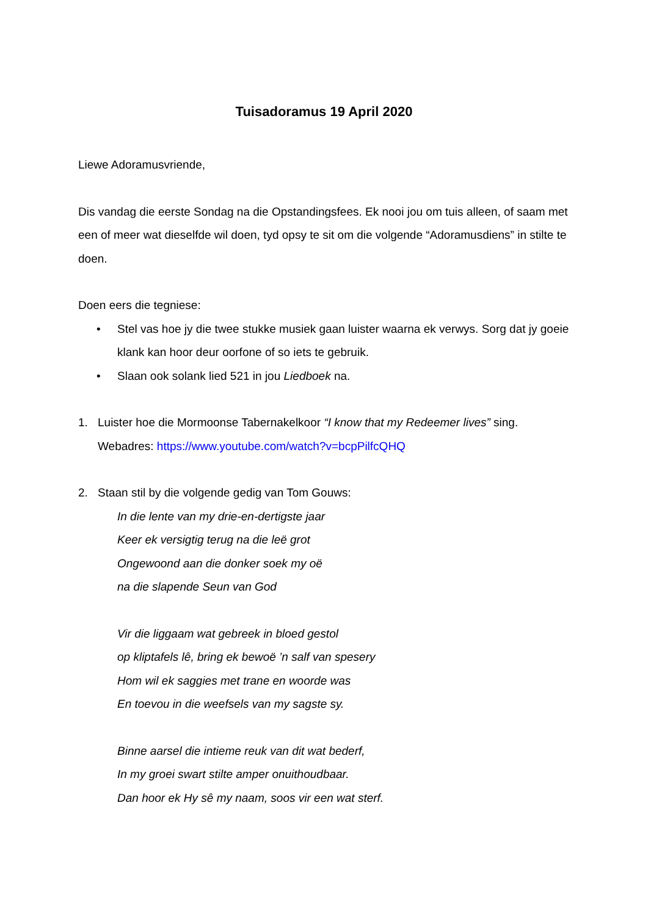Tuisadoramus 19 April 2020
Liewe Adoramusvriende,
Dis vandag die eerste Sondag na die Opstandingsfees. Ek nooi jou om tuis alleen, of saam met een of meer wat dieselfde wil doen, tyd opsy te sit om die volgende “Adoramusdiens” in stilte te doen.
Doen eers die tegniese:
• Stel vas hoe jy die twee stukke musiek gaan luister waarna ek verwys. Sorg dat jy goeie klank kan hoor deur oorfone of so iets te gebruik.
• Slaan ook solank lied 521 in jou Liedboek na.
1. Luister hoe die Mormoonse Tabernakelkoor “I know that my Redeemer lives” sing.
Webadres: https://www.youtube.com/watch?v=bcpPilfcQHQ
2. Staan stil by die volgende gedig van Tom Gouws:
In die lente van my drie-en-dertigste jaar
Keer ek versigtig terug na die leë grot
Ongewoond aan die donker soek my oë
na die slapende Seun van God
Vir die liggaam wat gebreek in bloed gestol
op kliptafels lê, bring ek bewoë ’n salf van spesery
Hom wil ek saggies met trane en woorde was
En toevou in die weefsels van my sagste sy.
Binne aarsel die intieme reuk van dit wat bederf,
In my groei swart stilte amper onuithoudbaar.
Dan hoor ek Hy sê my naam, soos vir een wat sterf.